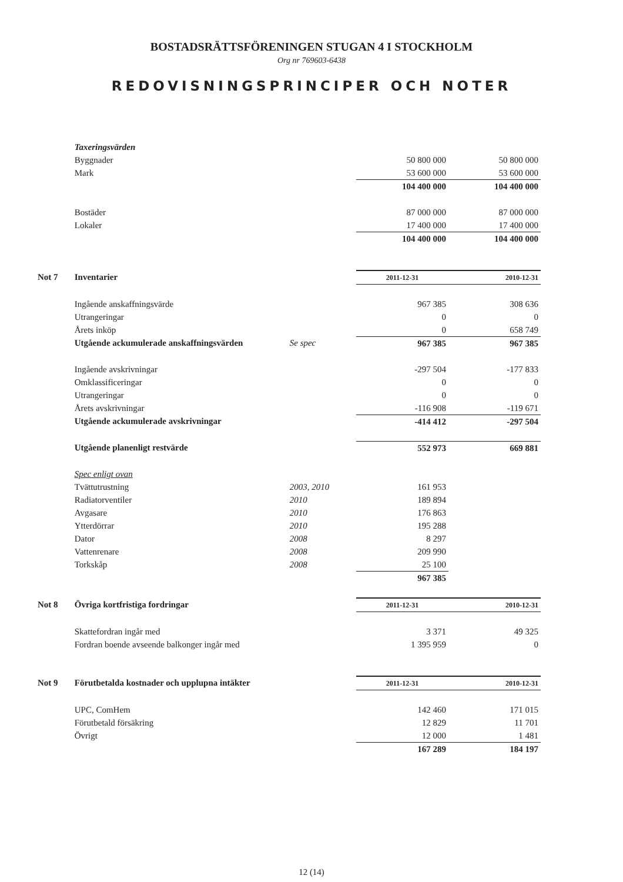BOSTADSRÄTTSFÖRENINGEN STUGAN 4 I STOCKHOLM
Org nr 769603-6438
REDOVISNINGSPRINCIPER OCH NOTER
| | Taxeringsvärden | | | |
| | Byggnader | | 50 800 000 | 50 800 000 |
| | Mark | | 53 600 000 | 53 600 000 |
| | | | 104 400 000 | 104 400 000 |
| | Bostäder | | 87 000 000 | 87 000 000 |
| | Lokaler | | 17 400 000 | 17 400 000 |
| | | | 104 400 000 | 104 400 000 |
| Not 7 | Inventarier | | 2011-12-31 | 2010-12-31 |
| | Ingående anskaffningsvärde | | 967 385 | 308 636 |
| | Utrangeringar | | 0 | 0 |
| | Årets inköp | | 0 | 658 749 |
| | Utgående ackumulerade anskaffningsvärden | Se spec | 967 385 | 967 385 |
| | Ingående avskrivningar | | -297 504 | -177 833 |
| | Omklassificeringar | | 0 | 0 |
| | Utrangeringar | | 0 | 0 |
| | Årets avskrivningar | | -116 908 | -119 671 |
| | Utgående ackumulerade avskrivningar | | -414 412 | -297 504 |
| | Utgående planenligt restvärde | | 552 973 | 669 881 |
| | Spec enligt ovan | | | |
| | Tvättutrustning | 2003, 2010 | 161 953 | |
| | Radiatorventiler | 2010 | 189 894 | |
| | Avgasare | 2010 | 176 863 | |
| | Ytterdörrar | 2010 | 195 288 | |
| | Dator | 2008 | 8 297 | |
| | Vattenrenare | 2008 | 209 990 | |
| | Torkskåp | 2008 | 25 100 | |
| | | | 967 385 | |
| Not 8 | Övriga kortfristiga fordringar | | 2011-12-31 | 2010-12-31 |
| | Skattefordran ingår med | | 3 371 | 49 325 |
| | Fordran boende avseende balkonger ingår med | | 1 395 959 | 0 |
| Not 9 | Förutbetalda kostnader och upplupna intäkter | | 2011-12-31 | 2010-12-31 |
| | UPC, ComHem | | 142 460 | 171 015 |
| | Förutbetald försäkring | | 12 829 | 11 701 |
| | Övrigt | | 12 000 | 1 481 |
| | | | 167 289 | 184 197 |
12 (14)